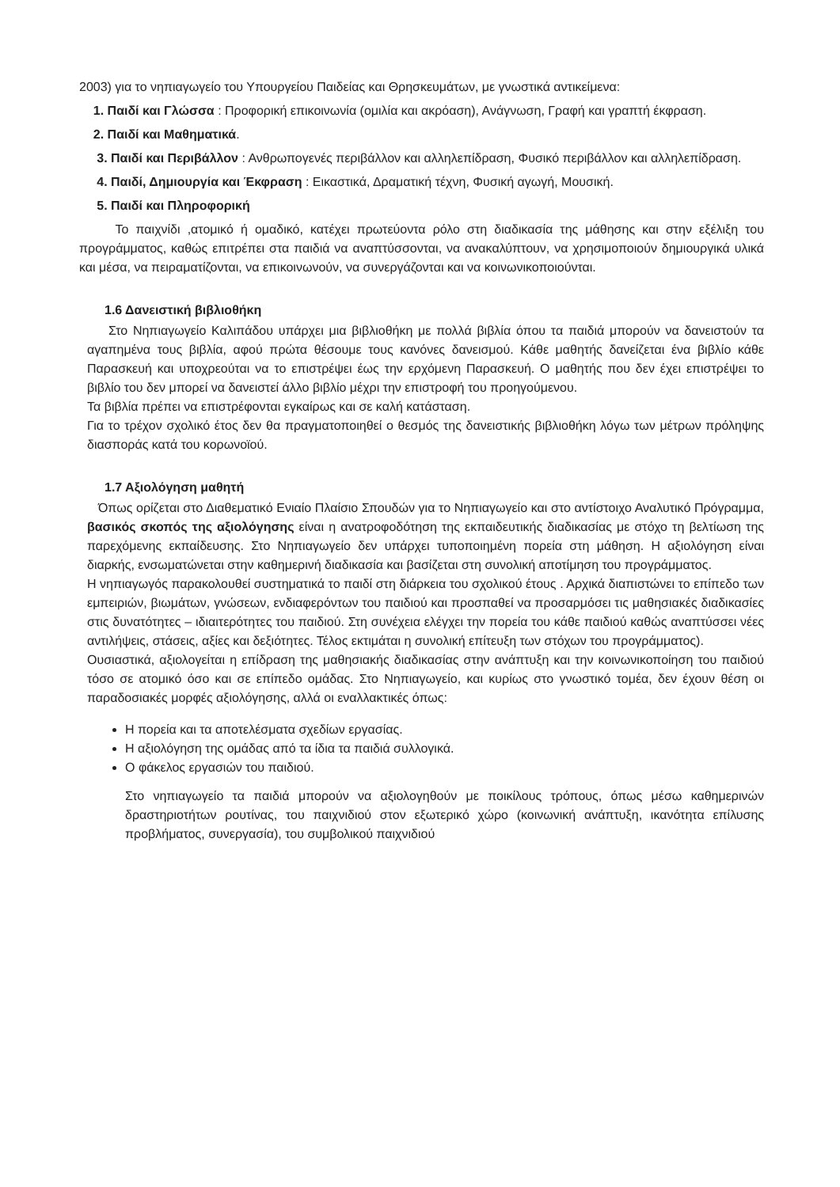2003) για το νηπιαγωγείο του Υπουργείου Παιδείας και Θρησκευμάτων, με γνωστικά αντικείμενα:
1. Παιδί και Γλώσσα : Προφορική επικοινωνία (ομιλία και ακρόαση), Ανάγνωση, Γραφή και γραπτή έκφραση.
2. Παιδί και Μαθηματικά.
3. Παιδί και Περιβάλλον : Ανθρωπογενές περιβάλλον και αλληλεπίδραση, Φυσικό περιβάλλον και αλληλεπίδραση.
4. Παιδί, Δημιουργία και Έκφραση : Εικαστικά, Δραματική τέχνη, Φυσική αγωγή, Μουσική.
5. Παιδί και Πληροφορική
Το παιχνίδι ,ατομικό ή ομαδικό, κατέχει πρωτεύοντα ρόλο στη διαδικασία της μάθησης και στην εξέλιξη του προγράμματος, καθώς επιτρέπει στα παιδιά να αναπτύσσονται, να ανακαλύπτουν, να χρησιμοποιούν δημιουργικά υλικά και μέσα, να πειραματίζονται, να επικοινωνούν, να συνεργάζονται και να κοινωνικοποιούνται.
1.6 Δανειστική βιβλιοθήκη
Στο Νηπιαγωγείο Καλιπάδου υπάρχει μια βιβλιοθήκη με πολλά βιβλία όπου τα παιδιά μπορούν να δανειστούν τα αγαπημένα τους βιβλία, αφού πρώτα θέσουμε τους κανόνες δανεισμού. Κάθε μαθητής δανείζεται ένα βιβλίο κάθε Παρασκευή και υποχρεούται να το επιστρέψει έως την ερχόμενη Παρασκευή. Ο μαθητής που δεν έχει επιστρέψει το βιβλίο του δεν μπορεί να δανειστεί άλλο βιβλίο μέχρι την επιστροφή του προηγούμενου.
Τα βιβλία πρέπει να επιστρέφονται εγκαίρως και σε καλή κατάσταση.
Για το τρέχον σχολικό έτος δεν θα πραγματοποιηθεί ο θεσμός της δανειστικής βιβλιοθήκη λόγω των μέτρων πρόληψης διασποράς κατά του κορωνοϊού.
1.7 Αξιολόγηση μαθητή
Όπως ορίζεται στο Διαθεματικό Ενιαίο Πλαίσιο Σπουδών για το Νηπιαγωγείο και στο αντίστοιχο Αναλυτικό Πρόγραμμα, βασικός σκοπός της αξιολόγησης είναι η ανατροφοδότηση της εκπαιδευτικής διαδικασίας με στόχο τη βελτίωση της παρεχόμενης εκπαίδευσης. Στο Νηπιαγωγείο δεν υπάρχει τυποποιημένη πορεία στη μάθηση. Η αξιολόγηση είναι διαρκής, ενσωματώνεται στην καθημερινή διαδικασία και βασίζεται στη συνολική αποτίμηση του προγράμματος.
Η νηπιαγωγός παρακολουθεί συστηματικά το παιδί στη διάρκεια του σχολικού έτους . Αρχικά διαπιστώνει το επίπεδο των εμπειριών, βιωμάτων, γνώσεων, ενδιαφερόντων του παιδιού και προσπαθεί να προσαρμόσει τις μαθησιακές διαδικασίες στις δυνατότητες – ιδιαιτερότητες του παιδιού. Στη συνέχεια ελέγχει την πορεία του κάθε παιδιού καθώς αναπτύσσει νέες αντιλήψεις, στάσεις, αξίες και δεξιότητες. Τέλος εκτιμάται η συνολική επίτευξη των στόχων του προγράμματος).
Ουσιαστικά, αξιολογείται η επίδραση της μαθησιακής διαδικασίας στην ανάπτυξη και την κοινωνικοποίηση του παιδιού τόσο σε ατομικό όσο και σε επίπεδο ομάδας. Στο Νηπιαγωγείο, και κυρίως στο γνωστικό τομέα, δεν έχουν θέση οι παραδοσιακές μορφές αξιολόγησης, αλλά οι εναλλακτικές όπως:
Η πορεία και τα αποτελέσματα σχεδίων εργασίας.
Η αξιολόγηση της ομάδας από τα ίδια τα παιδιά συλλογικά.
Ο φάκελος εργασιών του παιδιού.
Στο νηπιαγωγείο τα παιδιά μπορούν να αξιολογηθούν με ποικίλους τρόπους, όπως μέσω καθημερινών δραστηριοτήτων ρουτίνας, του παιχνιδιού στον εξωτερικό χώρο (κοινωνική ανάπτυξη, ικανότητα επίλυσης προβλήματος, συνεργασία), του συμβολικού παιχνιδιού